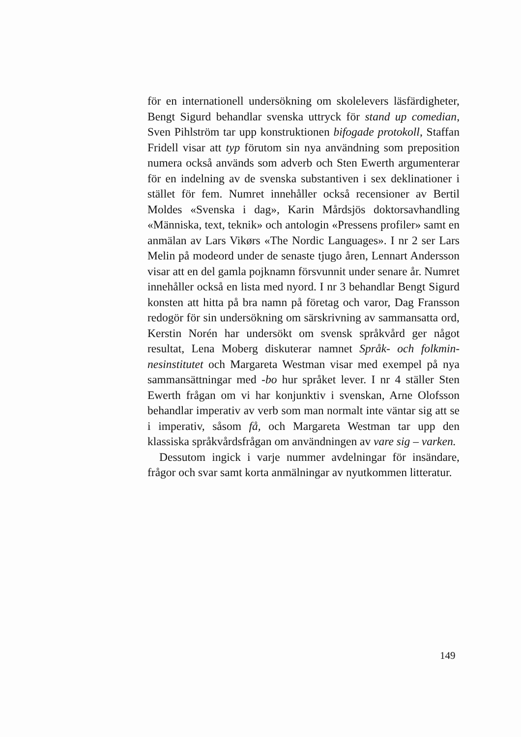för en internationell undersökning om skolelevers läsfärdighe­ter, Bengt Sigurd behandlar svenska uttryck för stand up come­dian, Sven Pihlström tar upp konstruktionen bifogade proto­koll, Staffan Fridell visar att typ förutom sin nya användning som preposition numera också används som adverb och Sten Ewerth argumenterar för en indelning av de svenska substanti­ven i sex deklinationer i stället för fem. Numret innehåller ock­så recensioner av Bertil Moldes «Svenska i dag», Karin Mård­sjös doktorsavhandling «Människa, text, teknik» och antologin «Pressens profiler» samt en anmälan av Lars Vikørs «The Nordic Languages». I nr 2 ser Lars Melin på modeord under de senaste tjugo åren, Lennart Andersson visar att en del gamla pojknamn försvunnit under senare år. Numret innehåller också en lista med nyord. I nr 3 behandlar Bengt Sigurd konsten att hitta på bra namn på företag och varor, Dag Fransson redogör för sin undersökning om särskrivning av sammansatta ord, Kerstin Norén har undersökt om svensk språkvård ger något resultat, Lena Moberg diskuterar namnet Språk- och folkmin­nesinstitutet och Margareta Westman visar med exempel på nya sammansättningar med -bo hur språket lever. I nr 4 ställer Sten Ewerth frågan om vi har konjunktiv i svenskan, Arne Olofsson behandlar imperativ av verb som man normalt inte väntar sig att se i imperativ, såsom få, och Margareta Westman tar upp den klassiska språkvårdsfrågan om användningen av vare sig – varken.
Dessutom ingick i varje nummer avdelningar för insändare, frågor och svar samt korta anmälningar av nyutkommen littera­tur.
149